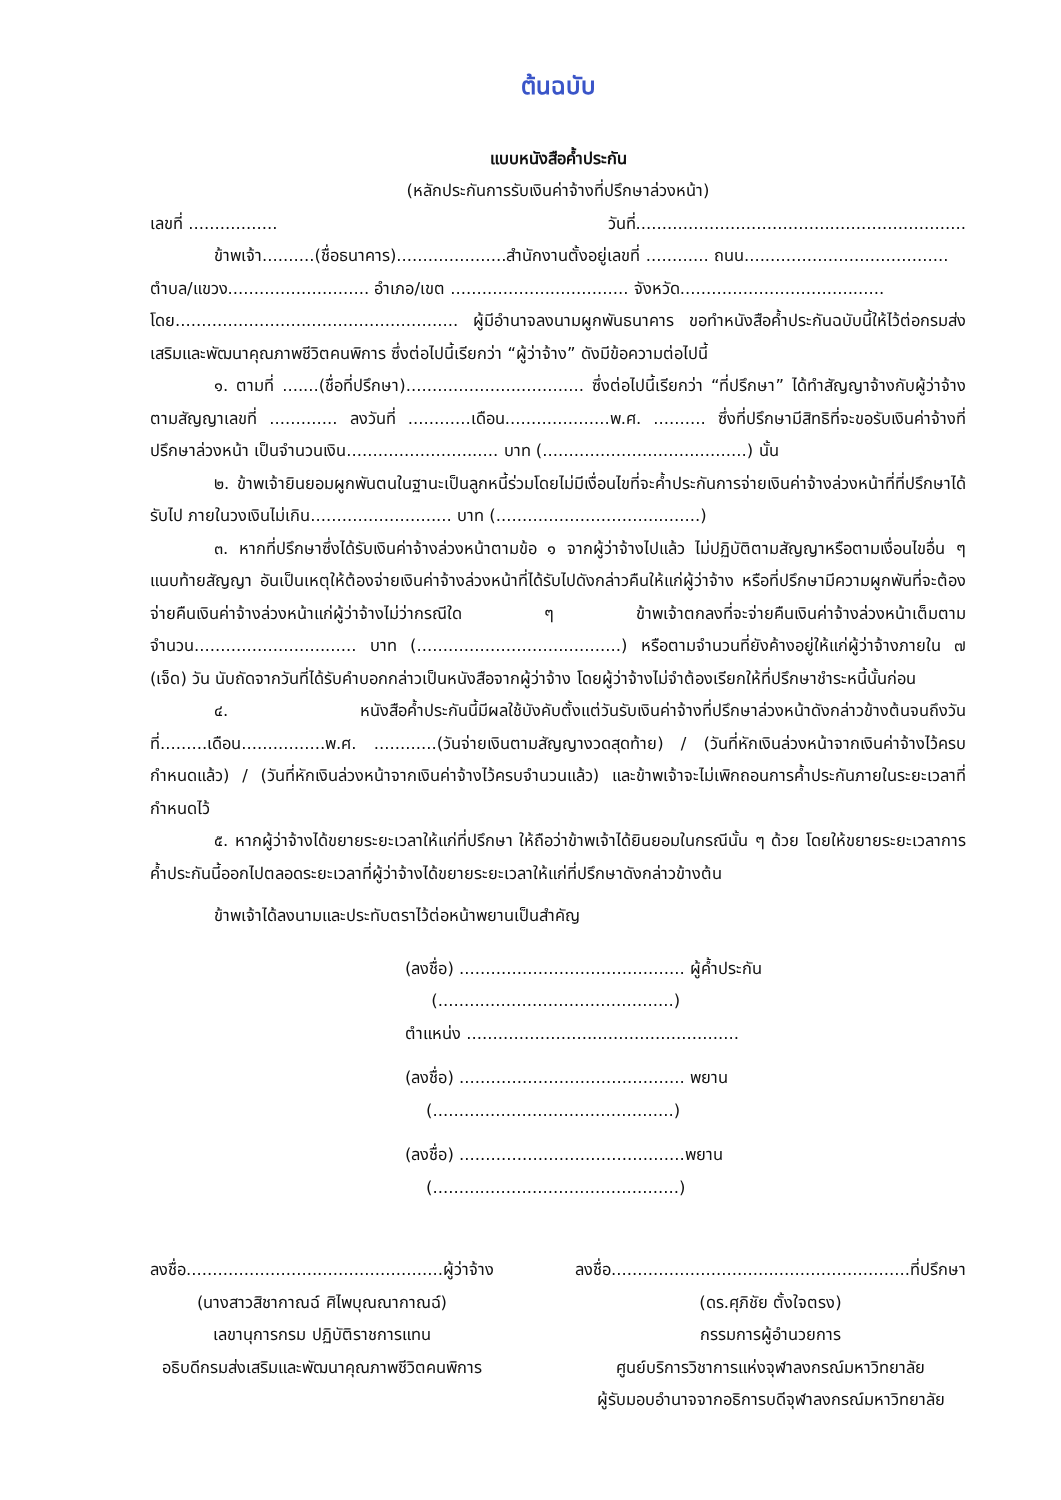ต้นฉบับ
แบบหนังสือค้ำประกัน
(หลักประกันการรับเงินค่าจ้างที่ปรึกษาล่วงหน้า)
เลขที่ ................. วันที่...............................................................
ข้าพเจ้า..........(ชื่อธนาคาร).....................สำนักงานตั้งอยู่เลขที่ ............ ถนน.......................................
ตำบล/แขวง........................... อำเภอ/เขต .................................. จังหวัด.......................................
โดย...................................................... ผู้มีอำนาจลงนามผูกพันธนาคาร ขอทำหนังสือค้ำประกันฉบับนี้ให้ไว้ต่อกรมส่งเสริมและพัฒนาคุณภาพชีวิตคนพิการ ซึ่งต่อไปนี้เรียกว่า “ผู้ว่าจ้าง” ดังมีข้อความต่อไปนี้
๑. ตามที่ .......(ชื่อที่ปรึกษา).................................. ซึ่งต่อไปนี้เรียกว่า “ที่ปรึกษา” ได้ทำสัญญาจ้างกับผู้ว่าจ้าง ตามสัญญาเลขที่ ............. ลงวันที่ ............เดือน....................พ.ศ. .......... ซึ่งที่ปรึกษามีสิทธิที่จะขอรับเงินค่าจ้างที่ปรึกษาล่วงหน้า เป็นจำนวนเงิน............................. บาท (.......................................) นั้น
๒. ข้าพเจ้ายินยอมผูกพันตนในฐานะเป็นลูกหนี้ร่วมโดยไม่มีเงื่อนไขที่จะค้ำประกันการจ่ายเงินค่าจ้างล่วงหน้าที่ที่ปรึกษาได้รับไป ภายในวงเงินไม่เกิน........................... บาท (.......................................)
๓. หากที่ปรึกษาซึ่งได้รับเงินค่าจ้างล่วงหน้าตามข้อ ๑ จากผู้ว่าจ้างไปแล้ว ไม่ปฏิบัติตามสัญญาหรือตามเงื่อนไขอื่น ๆ แนบท้ายสัญญา อันเป็นเหตุให้ต้องจ่ายเงินค่าจ้างล่วงหน้าที่ได้รับไปดังกล่าวคืนให้แก่ผู้ว่าจ้าง หรือที่ปรึกษามีความผูกพันที่จะต้องจ่ายคืนเงินค่าจ้างล่วงหน้าแก่ผู้ว่าจ้างไม่ว่ากรณีใด ๆ ข้าพเจ้าตกลงที่จะจ่ายคืนเงินค่าจ้างล่วงหน้าเต็มตามจำนวน............................... บาท (.......................................) หรือตามจำนวนที่ยังค้างอยู่ให้แก่ผู้ว่าจ้างภายใน ๗ (เจ็ด) วัน นับถัดจากวันที่ได้รับคำบอกกล่าวเป็นหนังสือจากผู้ว่าจ้าง โดยผู้ว่าจ้างไม่จำต้องเรียกให้ที่ปรึกษาชำระหนี้นั้นก่อน
๔. หนังสือค้ำประกันนี้มีผลใช้บังคับตั้งแต่วันรับเงินค่าจ้างที่ปรึกษาล่วงหน้าดังกล่าวข้างต้นจนถึงวันที่.........เดือน................พ.ศ. ............(วันจ่ายเงินตามสัญญางวดสุดท้าย) / (วันที่หักเงินล่วงหน้าจากเงินค่าจ้างไว้ครบกำหนดแล้ว) / (วันที่หักเงินล่วงหน้าจากเงินค่าจ้างไว้ครบจำนวนแล้ว) และข้าพเจ้าจะไม่เพิกถอนการค้ำประกันภายในระยะเวลาที่กำหนดไว้
๕. หากผู้ว่าจ้างได้ขยายระยะเวลาให้แก่ที่ปรึกษา ให้ถือว่าข้าพเจ้าได้ยินยอมในกรณีนั้น ๆ ด้วย โดยให้ขยายระยะเวลาการค้ำประกันนี้ออกไปตลอดระยะเวลาที่ผู้ว่าจ้างได้ขยายระยะเวลาให้แก่ที่ปรึกษาดังกล่าวข้างต้น
ข้าพเจ้าได้ลงนามและประทับตราไว้ต่อหน้าพยานเป็นสำคัญ
(ลงชื่อ) ........................................... ผู้ค้ำประกัน
(.............................................)
ตำแหน่ง ....................................................
(ลงชื่อ) ........................................... พยาน
(..............................................)
(ลงชื่อ) ...........................................พยาน
(...............................................)
ลงชื่อ.................................................ผู้ว่าจ้าง
(นางสาวสิชากาณฉ์ ศิไพบุณณากาณฉ์)
เลขานุการกรม ปฏิบัติราชการแทน
อธิบดีกรมส่งเสริมและพัฒนาคุณภาพชีวิตคนพิการ
ลงชื่อ.........................................................ที่ปรึกษา
(ดร.ศุภิชัย ตั้งใจตรง)
กรรมการผู้อำนวยการ
ศูนย์บริการวิชาการแห่งจุฬาลงกรณ์มหาวิทยาลัย
ผู้รับมอบอำนาจจากอธิการบดีจุฬาลงกรณ์มหาวิทยาลัย